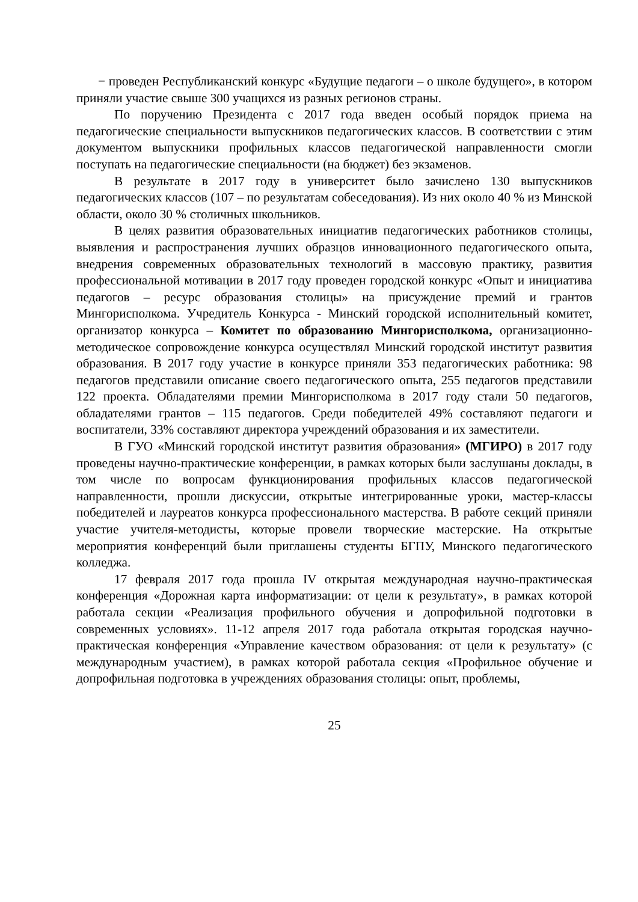− проведен Республиканский конкурс «Будущие педагоги – о школе будущего», в котором приняли участие свыше 300 учащихся из разных регионов страны.
По поручению Президента с 2017 года введен особый порядок приема на педагогические специальности выпускников педагогических классов. В соответствии с этим документом выпускники профильных классов педагогической направленности смогли поступать на педагогические специальности (на бюджет) без экзаменов.
В результате в 2017 году в университет было зачислено 130 выпускников педагогических классов (107 – по результатам собеседования). Из них около 40 % из Минской области, около 30 % столичных школьников.
В целях развития образовательных инициатив педагогических работников столицы, выявления и распространения лучших образцов инновационного педагогического опыта, внедрения современных образовательных технологий в массовую практику, развития профессиональной мотивации в 2017 году проведен городской конкурс «Опыт и инициатива педагогов – ресурс образования столицы» на присуждение премий и грантов Мингорисполкома. Учредитель Конкурса - Минский городской исполнительный комитет, организатор конкурса – Комитет по образованию Мингорисполкома, организационно-методическое сопровождение конкурса осуществлял Минский городской институт развития образования. В 2017 году участие в конкурсе приняли 353 педагогических работника: 98 педагогов представили описание своего педагогического опыта, 255 педагогов представили 122 проекта. Обладателями премии Мингорисполкома в 2017 году стали 50 педагогов, обладателями грантов – 115 педагогов. Среди победителей 49% составляют педагоги и воспитатели, 33% составляют директора учреждений образования и их заместители.
В ГУО «Минский городской институт развития образования» (МГИРО) в 2017 году проведены научно-практические конференции, в рамках которых были заслушаны доклады, в том числе по вопросам функционирования профильных классов педагогической направленности, прошли дискуссии, открытые интегрированные уроки, мастер-классы победителей и лауреатов конкурса профессионального мастерства. В работе секций приняли участие учителя-методисты, которые провели творческие мастерские. На открытые мероприятия конференций были приглашены студенты БГПУ, Минского педагогического колледжа.
17 февраля 2017 года прошла IV открытая международная научно-практическая конференция «Дорожная карта информатизации: от цели к результату», в рамках которой работала секции «Реализация профильного обучения и допрофильной подготовки в современных условиях». 11-12 апреля 2017 года работала открытая городская научно-практическая конференция «Управление качеством образования: от цели к результату» (с международным участием), в рамках которой работала секция «Профильное обучение и допрофильная подготовка в учреждениях образования столицы: опыт, проблемы,
25